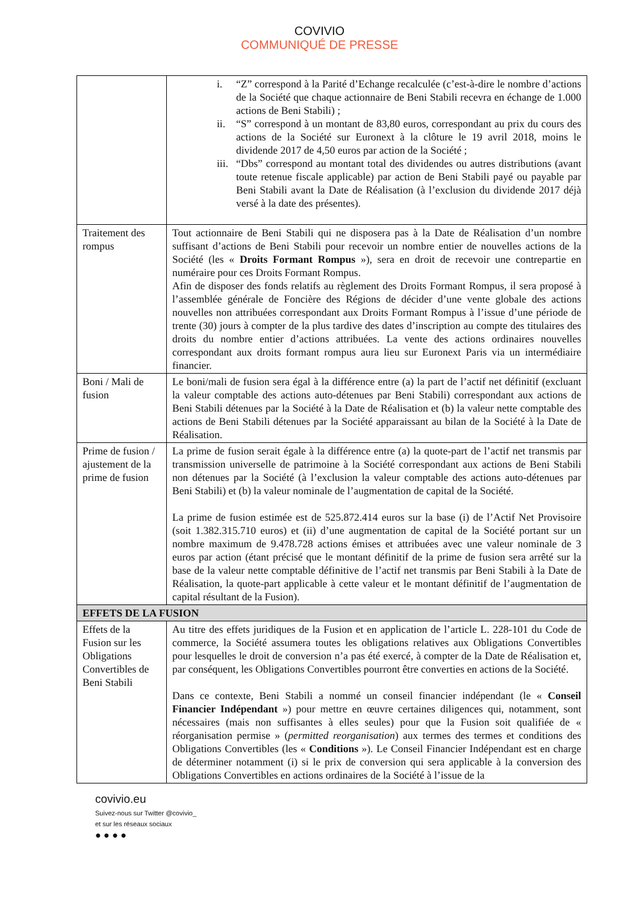COVIVIO
COMMUNIQUÉ DE PRESSE
| | i. “Z” correspond à la Parité d’Echange recalculée (c’est-à-dire le nombre d’actions de la Société que chaque actionnaire de Beni Stabili recevra en échange de 1.000 actions de Beni Stabili) ; ii. “S” correspond à un montant de 83,80 euros, correspondant au prix du cours des actions de la Société sur Euronext à la clôture le 19 avril 2018, moins le dividende 2017 de 4,50 euros par action de la Société ; iii. “Dbs” correspond au montant total des dividendes ou autres distributions (avant toute retenue fiscale applicable) par action de Beni Stabili payé ou payable par Beni Stabili avant la Date de Réalisation (à l’exclusion du dividende 2017 déjà versé à la date des présentes). |
| Traitement des rompus | Tout actionnaire de Beni Stabili qui ne disposera pas à la Date de Réalisation d’un nombre suffisant d’actions de Beni Stabili pour recevoir un nombre entier de nouvelles actions de la Société (les « Droits Formant Rompus »), sera en droit de recevoir une contrepartie en numéraire pour ces Droits Formant Rompus. Afin de disposer des fonds relatifs au règlement des Droits Formant Rompus, il sera proposé à l’assemblée générale de Foncière des Régions de décider d’une vente globale des actions nouvelles non attribuées correspondant aux Droits Formant Rompus à l’issue d’une période de trente (30) jours à compter de la plus tardive des dates d’inscription au compte des titulaires des droits du nombre entier d’actions attribuées. La vente des actions ordinaires nouvelles correspondant aux droits formant rompus aura lieu sur Euronext Paris via un intermédiaire financier. |
| Boni / Mali de fusion | Le boni/mali de fusion sera égal à la différence entre (a) la part de l’actif net définitif (excluant la valeur comptable des actions auto-détenues par Beni Stabili) correspondant aux actions de Beni Stabili détenues par la Société à la Date de Réalisation et (b) la valeur nette comptable des actions de Beni Stabili détenues par la Société apparaissant au bilan de la Société à la Date de Réalisation. |
| Prime de fusion / ajustement de la prime de fusion | La prime de fusion serait égale à la différence entre (a) la quote-part de l’actif net transmis par transmission universelle de patrimoine à la Société correspondant aux actions de Beni Stabili non détenues par la Société (à l’exclusion la valeur comptable des actions auto-détenues par Beni Stabili) et (b) la valeur nominale de l’augmentation de capital de la Société. La prime de fusion estimée est de 525.872.414 euros sur la base (i) de l’Actif Net Provisoire (soit 1.382.315.710 euros) et (ii) d’une augmentation de capital de la Société portant sur un nombre maximum de 9.478.728 actions émises et attribuées avec une valeur nominale de 3 euros par action (étant précisé que le montant définitif de la prime de fusion sera arrêté sur la base de la valeur nette comptable définitive de l’actif net transmis par Beni Stabili à la Date de Réalisation, la quote-part applicable à cette valeur et le montant définitif de l’augmentation de capital résultant de la Fusion). |
| EFFETS DE LA FUSION | |
| Effets de la Fusion sur les Obligations Convertibles de Beni Stabili | Au titre des effets juridiques de la Fusion et en application de l’article L. 228-101 du Code de commerce, la Société assumera toutes les obligations relatives aux Obligations Convertibles pour lesquelles le droit de conversion n’a pas été exercé, à compter de la Date de Réalisation et, par conséquent, les Obligations Convertibles pourront être converties en actions de la Société. Dans ce contexte, Beni Stabili a nommé un conseil financier indépendant (le « Conseil Financier Indépendant ») pour mettre en œuvre certaines diligences qui, notamment, sont nécessaires (mais non suffisantes à elles seules) pour que la Fusion soit qualifiée de « réorganisation permise » ( permitted reorganisation ) aux termes des termes et conditions des Obligations Convertibles (les « Conditions »). Le Conseil Financier Indépendant est en charge de déterminer notamment (i) si le prix de conversion qui sera applicable à la conversion des Obligations Convertibles en actions ordinaires de la Société à l’issue de la |
covivio.eu
Suivez-nous sur Twitter @covivio_
et sur les réseaux sociaux
● ● ● ●